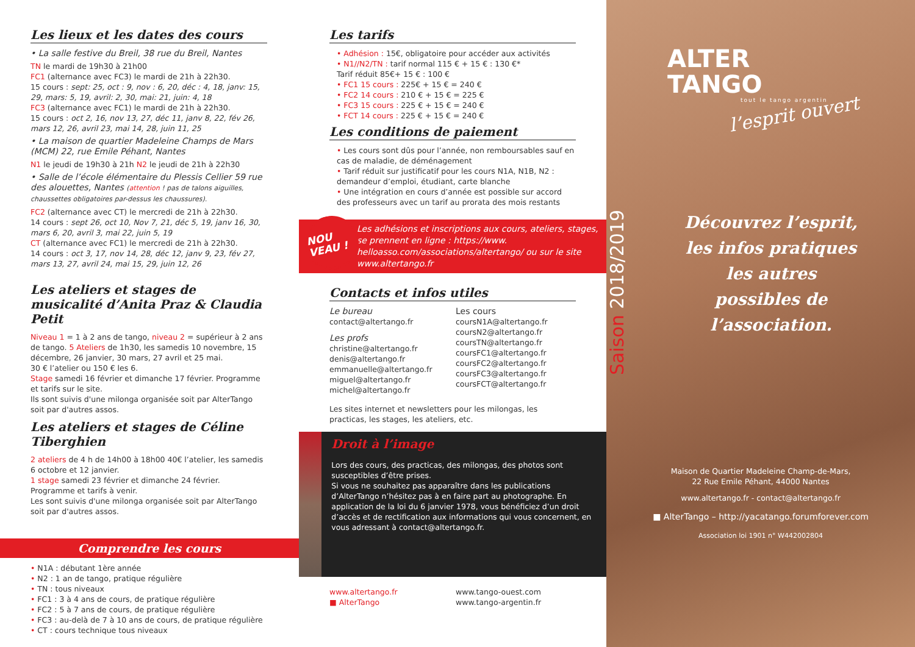Les lieux et les dates des cours
• La salle festive du Breil, 38 rue du Breil, Nantes
TN le mardi de 19h30 à 21h00
FC1 (alternance avec FC3) le mardi de 21h à 22h30.
15 cours : sept: 25, oct : 9, nov : 6, 20, déc : 4, 18, janv: 15, 29, mars: 5, 19, avril: 2, 30, mai: 21, juin: 4, 18
FC3 (alternance avec FC1) le mardi de 21h à 22h30.
15 cours : oct 2, 16, nov 13, 27, déc 11, janv 8, 22, fév 26, mars 12, 26, avril 23, mai 14, 28, juin 11, 25
• La maison de quartier Madeleine Champs de Mars (MCM) 22, rue Emile Péhant, Nantes
N1 le jeudi de 19h30 à 21h N2 le jeudi de 21h à 22h30
• Salle de l’école élémentaire du Plessis Cellier 59 rue des alouettes, Nantes (attention ! pas de talons aiguilles, chaussettes obligatoires par-dessus les chaussures).
FC2 (alternance avec CT) le mercredi de 21h à 22h30.
14 cours : sept 26, oct 10, Nov 7, 21, déc 5, 19, janv 16, 30, mars 6, 20, avril 3, mai 22, juin 5, 19
CT (alternance avec FC1) le mercredi de 21h à 22h30.
14 cours : oct 3, 17, nov 14, 28, déc 12, janv 9, 23, fév 27, mars 13, 27, avril 24, mai 15, 29, juin 12, 26
Les ateliers et stages de musicalité d’Anita Praz & Claudia Petit
Niveau 1 = 1 à 2 ans de tango, niveau 2 = supérieur à 2 ans de tango. 5 Ateliers de 1h30, les samedis 10 novembre, 15 décembre, 26 janvier, 30 mars, 27 avril et 25 mai.
30 € l’atelier ou 150 € les 6.
Stage samedi 16 février et dimanche 17 février. Programme et tarifs sur le site.
Ils sont suivis d'une milonga organisée soit par AlterTango soit par d'autres assos.
Les ateliers et stages de Céline Tiberghien
2 ateliers de 4 h de 14h00 à 18h00 40€ l’atelier, les samedis 6 octobre et 12 janvier.
1 stage samedi 23 février et dimanche 24 février.
Programme et tarifs à venir.
Les sont suivis d'une milonga organisée soit par AlterTango soit par d'autres assos.
Comprendre les cours
• N1A : débutant 1ère année
• N2 : 1 an de tango, pratique régulière
• TN : tous niveaux
• FC1 : 3 à 4 ans de cours, de pratique régulière
• FC2 : 5 à 7 ans de cours, de pratique régulière
• FC3 : au-delà de 7 à 10 ans de cours, de pratique régulière
• CT : cours technique tous niveaux
Les tarifs
• Adhésion : 15€, obligatoire pour accéder aux activités
• N1//N2/TN : tarif normal 115 € + 15 € : 130 €*
Tarif réduit 85€+ 15 € : 100 €
• FC1 15 cours : 225€ + 15 € = 240 €
• FC2 14 cours : 210 € + 15 € = 225 €
• FC3 15 cours : 225 € + 15 € = 240 €
• FCT 14 cours : 225 € + 15 € = 240 €
Les conditions de paiement
• Les cours sont dûs pour l’année, non remboursables sauf en cas de maladie, de déménagement
• Tarif réduit sur justificatif pour les cours N1A, N1B, N2 : demandeur d’emploi, étudiant, carte blanche
• Une intégration en cours d’année est possible sur accord des professeurs avec un tarif au prorata des mois restants
NOU VEAU !
Les adhésions et inscriptions aux cours, ateliers, stages, se prennent en ligne : https://www. helloasso.com/associations/altertango/ ou sur le site www.altertango.fr
Contacts et infos utiles
Le bureau
contact@altertango.fr
Les profs
christine@altertango.fr
denis@altertango.fr
emmanuelle@altertango.fr
miguel@altertango.fr
michel@altertango.fr
Les cours
coursN1A@altertango.fr
coursN2@altertango.fr
coursTN@altertango.fr
coursFC1@altertango.fr
coursFC2@altertango.fr
coursFC3@altertango.fr
coursFCT@altertango.fr
Les sites internet et newsletters pour les milongas, les practicas, les stages, les ateliers, etc.
Droit à l’image
Lors des cours, des practicas, des milongas, des photos sont susceptibles d’être prises.
Si vous ne souhaitez pas apparaître dans les publications d’AlterTango n’hésitez pas à en faire part au photographe. En application de la loi du 6 janvier 1978, vous bénéficiez d’un droit d’accès et de rectification aux informations qui vous concernent, en vous adressant à contact@altertango.fr.
www.altertango.fr
■ AlterTango
www.tango-ouest.com
www.tango-argentin.fr
ALTER
TANGO
tout le tango argentin
l’esprit ouvert
Saison 2018/2019
Découvrez l’esprit, les infos pratiques les autres possibles de l’association.
Maison de Quartier Madeleine Champ-de-Mars,
22 Rue Emile Péhant, 44000 Nantes
www.altertango.fr - contact@altertango.fr
■ AlterTango – http://yacatango.forumforever.com
Association loi 1901 n° W442002804